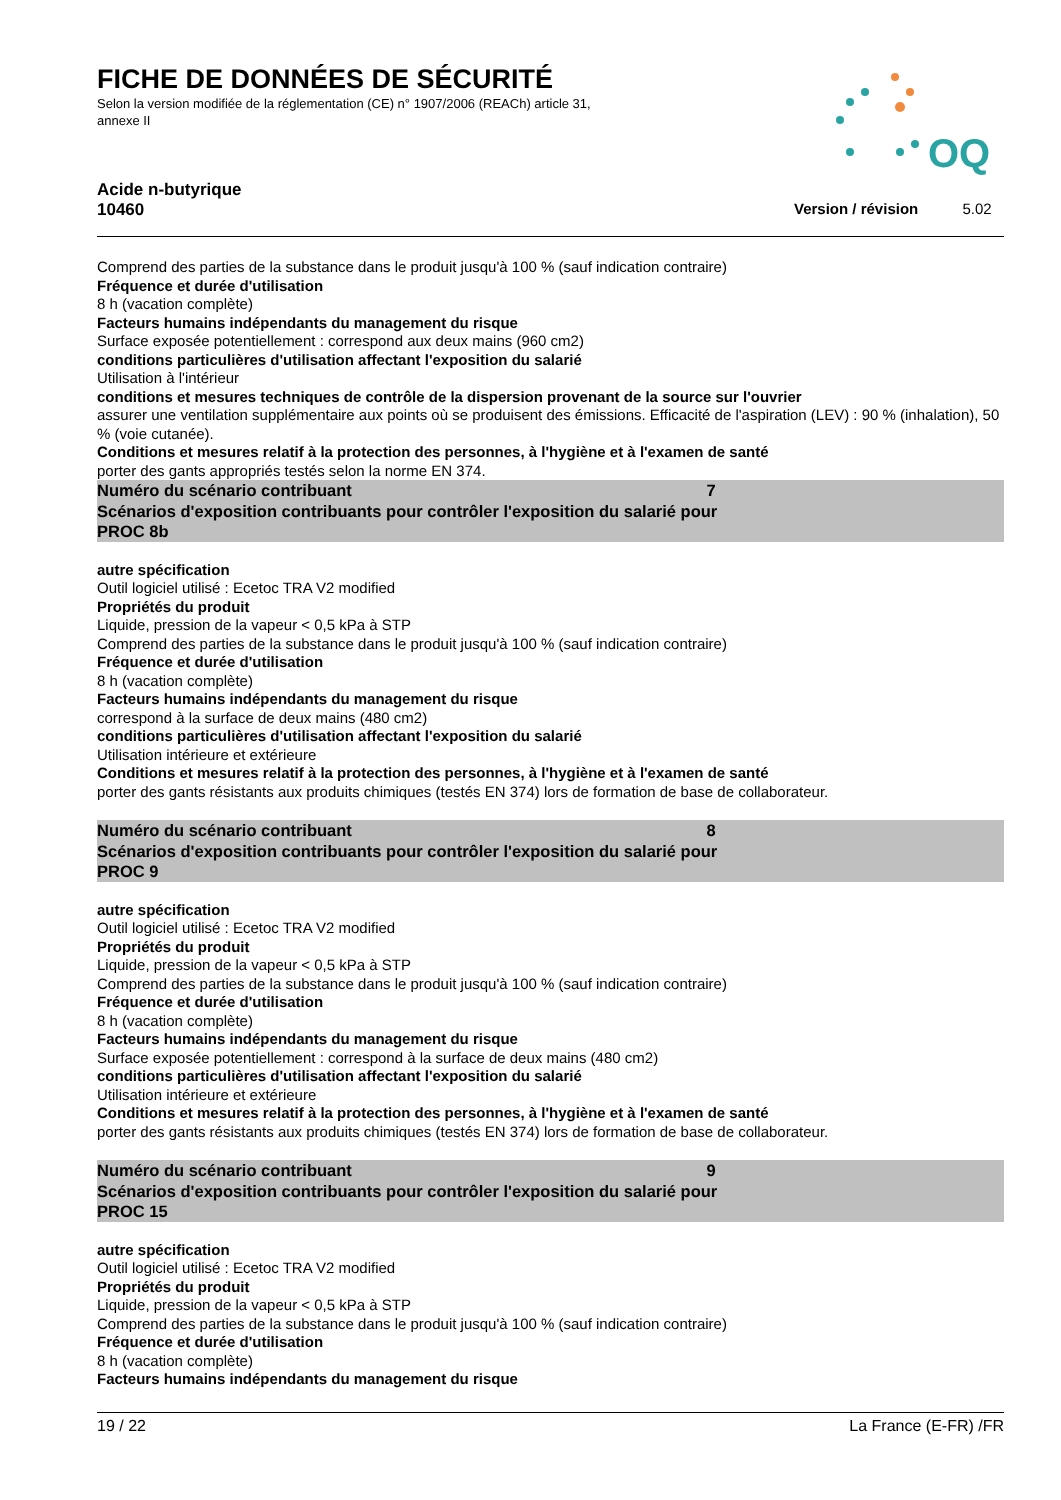FICHE DE DONNÉES DE SÉCURITÉ
Selon la version modifiée de la réglementation (CE) n° 1907/2006 (REACh) article 31, annexe II
OQ
Acide n-butyrique
10460 Version / révision 5.02
Comprend des parties de la substance dans le produit jusqu'à 100 % (sauf indication contraire)
Fréquence et durée d'utilisation
8 h (vacation complète)
Facteurs humains indépendants du management du risque
Surface exposée potentiellement : correspond aux deux mains (960 cm2)
conditions particulières d'utilisation affectant l'exposition du salarié
Utilisation à l'intérieur
conditions et mesures techniques de contrôle de la dispersion provenant de la source sur l'ouvrier
assurer une ventilation supplémentaire aux points où se produisent des émissions. Efficacité de l'aspiration (LEV) : 90 % (inhalation), 50 % (voie cutanée).
Conditions et mesures relatif à la protection des personnes, à l'hygiène et à l'examen de santé
porter des gants appropriés testés selon la norme EN 374.
Numéro du scénario contribuant 7
Scénarios d'exposition contribuants pour contrôler l'exposition du salarié pour
PROC 8b
autre spécification
Outil logiciel utilisé : Ecetoc TRA V2 modified
Propriétés du produit
Liquide, pression de la vapeur < 0,5 kPa à STP
Comprend des parties de la substance dans le produit jusqu'à 100 % (sauf indication contraire)
Fréquence et durée d'utilisation
8 h (vacation complète)
Facteurs humains indépendants du management du risque
correspond à la surface de deux mains (480 cm2)
conditions particulières d'utilisation affectant l'exposition du salarié
Utilisation intérieure et extérieure
Conditions et mesures relatif à la protection des personnes, à l'hygiène et à l'examen de santé
porter des gants résistants aux produits chimiques (testés EN 374) lors de formation de base de collaborateur.
Numéro du scénario contribuant 8
Scénarios d'exposition contribuants pour contrôler l'exposition du salarié pour
PROC 9
autre spécification
Outil logiciel utilisé : Ecetoc TRA V2 modified
Propriétés du produit
Liquide, pression de la vapeur < 0,5 kPa à STP
Comprend des parties de la substance dans le produit jusqu'à 100 % (sauf indication contraire)
Fréquence et durée d'utilisation
8 h (vacation complète)
Facteurs humains indépendants du management du risque
Surface exposée potentiellement : correspond à la surface de deux mains (480 cm2)
conditions particulières d'utilisation affectant l'exposition du salarié
Utilisation intérieure et extérieure
Conditions et mesures relatif à la protection des personnes, à l'hygiène et à l'examen de santé
porter des gants résistants aux produits chimiques (testés EN 374) lors de formation de base de collaborateur.
Numéro du scénario contribuant 9
Scénarios d'exposition contribuants pour contrôler l'exposition du salarié pour
PROC 15
autre spécification
Outil logiciel utilisé : Ecetoc TRA V2 modified
Propriétés du produit
Liquide, pression de la vapeur < 0,5 kPa à STP
Comprend des parties de la substance dans le produit jusqu'à 100 % (sauf indication contraire)
Fréquence et durée d'utilisation
8 h (vacation complète)
Facteurs humains indépendants du management du risque
19 / 22 La France (E-FR) /FR